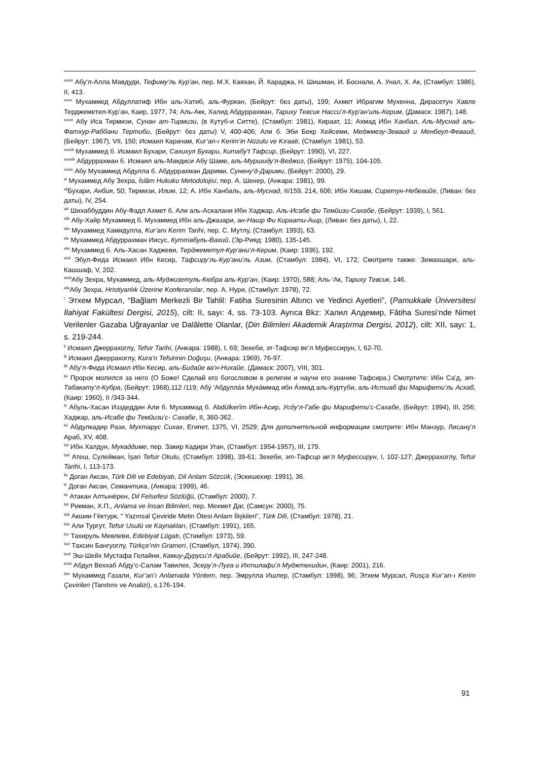<sup>xxxiv</sup> Абу'л-Алла Мавдуди, Тефиму'ль Кур’ан, пер. М.Х. Каяхан, Й. Караджа, Н. Шишман, И. Боснали, А. Унал, Х. Ак, (Стамбул: 1986), II, 413.
<sup>xxxv</sup> Мухаммед Абдуллатиф Ибн аль-Хатиб, аль-Фуркан, (Бейрут: без даты), 199; Ахмет Ибрагим Мухенна, Дирасетун Хавле Терджеметил-Кур’ан, Каир, 1977, 74; Аль-Акк, Халид Абдуррахман, Тарихy Тевсик Насси'л-Кур'ан'иль-Керим, (Дамаск: 1987), 148.
<sup>xxxvi</sup> Абу Иса Тирмизи, Сунан ат-Тирмизи, (в Кутуб-и Ситте), (Стамбул: 1981), Кираат, 11; Ахмад Ибн Ханбал, Аль-Муснад аль-Фатхур-Раббани Тертиби, (Бейрут: без даты) V, 400-406; Али б. Эби Бекр Хейсеми, Меджмезу-Зеваид и Менбеул-Феваид, (Бейрут: 1967), VII, 150; Исмаил Карачам, Kur’an-ı Kerim’in Nüzulu ve Kıraati, (Стамбул: 1981), 53.
<sup>xxxvii</sup> Мухаммед б. Исмаил Бухари, Сахихул Бухари, Китабу't Тафсир, (Бейрут: 1990), VI, 227.
<sup>xxxviii</sup> Абдуррахман б. Исмаил аль-Макдиси Абу Шаме, аль-Муршиду'л-Веджиз, (Бейрут: 1975), 104-105.
<sup>xxxix</sup> Абу Мухаммед Абдулла б. Абдуррахман Дарими, Сунену’д-Дарими, (Бейрут: 2000), 29.
<sup>xl</sup> Мухаммед Абу Зехра, İslâm Hukuku Metodolojisi, пер. А. Шенер, (Анкара: 1981), 99.
<sup>xli</sup>Бухари, Анбия, 50; Тирмизи, Илим, 12; А. Ибн Ханбаль, аль-Муснад, II/159, 214, 606; Ибн Хишам, Сиретун-Небевийе, (Ливан: без даты), IV, 254.
<sup>xlii</sup> Шихаббуддин Абу-Фадл Ахмет б. Али аль-Аскалани Ибн Хаджар, Аль-Исабе фи Темйизи-Сахабе, (Бейрут: 1939), I, 561.
<sup>xliii</sup> Абу-Хайр Мухаммед б. Мухаммед Ибн аль-Джазари, ан-Нашр Фи Кираати-Ашр, (Ливан: без даты), I, 22.
<sup>xliv</sup> Мухаммед Хамидулла, Kur’anı Kerim Tarihi, пер. С. Мутлу, (Стамбул: 1993), 63.
<sup>xlv</sup> Мухаммед Абдуррахман Иисус, Куттабуль-Вахий, (Эр-Рияд: 1980), 135-145.
<sup>xlvi</sup> Мухаммед б. Аль-Хасан Хаджеви, Терджеметул-Кур'ани'л-Керим, (Каир: 1936), 192.
<sup>xlvii</sup> Эбул-Фида Исмаил Ибн Кесир, Тафсиру’ль-Кур'ани'ль Азим, (Стамбул: 1984), VI, 172; Смотрите также: Земахшари, аль-Кашшаф, V, 202.
<sup>xlviii</sup>Абу Зехра, Мухаммед, аль-Муджизетуль-Кюбра аль-Кур’ан, (Каир: 1970), 588; Аль-‘Ак, Тарихy Тевсик, 146.
<sup>xlix</sup>Абу Зехра, Hristiyanlık Üzerine Konferanslar, пер. А. Нури, (Стамбул: 1978), 72.
<sup>l</sup> Этхем Мурсал, “Bağlam Merkezli Bir Tahlil: Fatiha Suresinin Altıncı ve Yedinci Ayetleri”, (Pamukkale Üniversitesi İlahiyat Fakültesi Dergisi, 2015), cilt: II, sayı: 4, ss. 73-103. Ayrıca Bkz: Халил Алдемир, Fâtiha Suresi’nde Nimet Verilenler Gazaba Uğrayanlar ve Dalâlette Olanlar, (Din Bilimleri Akademik Araştırma Dergisi, 2012), cilt: XII, sayı: 1, s. 219-244.
<sup>li</sup> Исмаил Джеррахоглу, Tefsir Tarihi, (Анкара: 1988), I, 69; Зехеби, эт-Тафсир ве’л Муфессирун, I, 62-70.
<sup>lii</sup> Исмаил Джеррахоглу, Kura’n Tefsirinin Doğuşu, (Анкара: 1969), 76-97.
<sup>liii</sup> Абу'л-Фида Исмаил Ибн Кесир, аль-Бидайе ва'н-Нихайе, (Дамаск: 2007), VIII, 301.
<sup>liv</sup> Пророк молился за него (О Боже! Сделай его богословом в религии и научи его знанию Тафсира.) Смотртите: Ибн Са'д, эт-Табакату'л-Кубра, (Бейрут: 1968),112 /119; Абу́ 'Абдулла́х Муха́ммад ибн А́хмад аль-Куртуби, аль-Истиаб фи Марифети’ль Асхаб, (Каир: 1960), II /343-344.
<sup>lv</sup> Абуль-Хасан Изздеддин Али б. Мухаммад б. Abdülkerîm Ибн-Асир, Усду’л-Габе фи Марифети’с-Сахабе, (Бейрут: 1994), III, 256; Хаджар, аль-Исабе фи Темйизи’с- Сахабе, II, 360-362.
<sup>lvi</sup> Абдулкадир Рази, Мухтарус Сихах, Египет, 1375, VI, 2529; Для дополнительной информации смотрите: Ибн Манзур, Лисану'л Араб, XV, 408.
<sup>lvii</sup> Ибн Халдун, Мукаддиме, пер. Закир Кадири Уган, (Стамбул: 1954-1957), III, 179.
<sup>lviii</sup> Атеш, Сулейман, İşari Tefsir Okulu, (Стамбул: 1998), 39-61; Зехеби, эт-Тафсир ве’л Муфессирун, I, 102-127; Джеррахоглу, Tefsir Tarihi, I, 113-173.
<sup>lix</sup> Доган Аксан, Türk Dili ve Edebiyatı, Dil Anlam Sözcük, (Эскишехир: 1991), 36.
<sup>lx</sup> Доган Аксан, Семантика, (Анкара: 1999), 46.
<sup>lxi</sup> Атакан Алтынёрен, Dil Felsefesi Sözlüğü, (Стамбул: 2000), 7.
<sup>lxii</sup> Рикман, Х.П., Anlama ve İnsan Bilimleri, пер. Мехмет Даг, (Самсун: 2000), 75.
<sup>lxiii</sup> Акшии Гёктурк, " Yazınsal Çeviride Metin Ötesi Anlam İlişkileri”, Türk Dili, (Стамбул: 1978), 21.
<sup>lxiv</sup> Али Тургут, Tefsir Usulü ve Kaynakları, (Стамбул: 1991), 165.
<sup>lxv</sup> Тахируль Мевлеви, Edebiyat Lügatı, (Стамбул: 1973), 59.
<sup>lxvi</sup> Тахсин Бангуоглу, Türkçe’nin Grameri, (Стамбул, 1974), 390.
<sup>lxvii</sup> Эш-Шейх Мустафа Гелайни, Камиу-Дуруси'л Арабийе, (Бейрут: 1992), III, 247-248.
<sup>lxviii</sup> Абдул Веххаб Абду’с-Салам Тавилех, Эсеру’л-Луга и Ихтилафи'л Муджтехидин, (Каир: 2001), 216.
<sup>lxix</sup> Мухаммед Газали, Kur’an’ı Anlamada Yöntem, пер. Эмрулла Ишлер, (Стамбул: 1998), 96; Этхем Мурсал, Rusça Kur’an-ı Kerim Çevirileri (Tanıtımı ve Analizi), s.176-194.
91